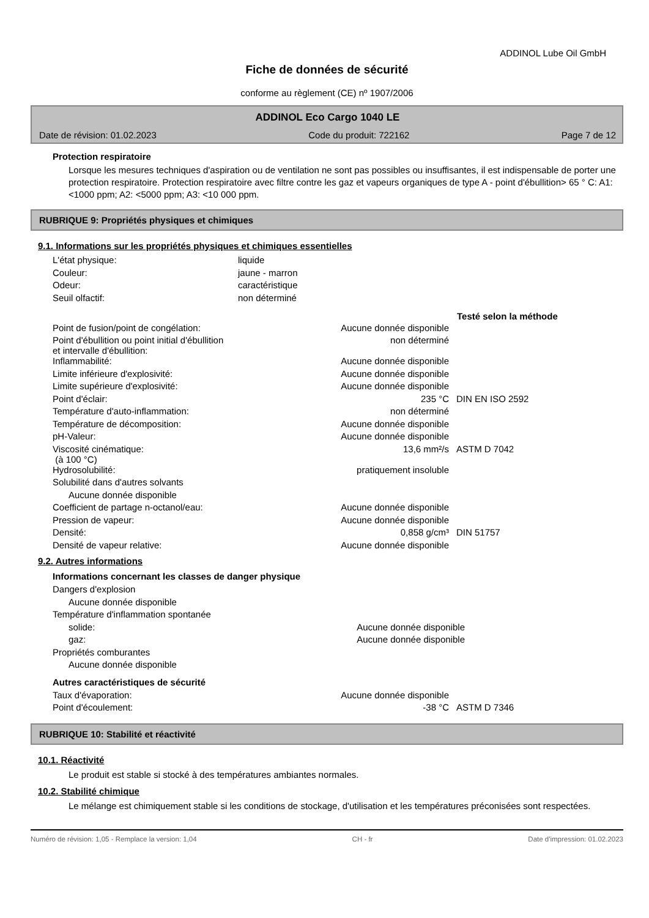ADDINOL Lube Oil GmbH
Fiche de données de sécurité
conforme au règlement (CE) nº 1907/2006
ADDINOL Eco Cargo 1040 LE
Date de révision: 01.02.2023 Code du produit: 722162 Page 7 de 12
Protection respiratoire
Lorsque les mesures techniques d'aspiration ou de ventilation ne sont pas possibles ou insuffisantes, il est indispensable de porter une protection respiratoire. Protection respiratoire avec filtre contre les gaz et vapeurs organiques de type A - point d'ébullition> 65 ° C: A1: <1000 ppm; A2: <5000 ppm; A3: <10 000 ppm.
RUBRIQUE 9: Propriétés physiques et chimiques
9.1. Informations sur les propriétés physiques et chimiques essentielles
| L'état physique: | liquide |
| Couleur: | jaune - marron |
| Odeur: | caractéristique |
| Seuil olfactif: | non déterminé |
| | | Testé selon la méthode |
| Point de fusion/point de congélation: | Aucune donnée disponible | |
| Point d'ébullition ou point initial d'ébullition et intervalle d'ébullition: | non déterminé | |
| Inflammabilité: | Aucune donnée disponible | |
| Limite inférieure d'explosivité: | Aucune donnée disponible | |
| Limite supérieure d'explosivité: | Aucune donnée disponible | |
| Point d'éclair: | 235 °C | DIN EN ISO 2592 |
| Température d'auto-inflammation: | non déterminé | |
| Température de décomposition: | Aucune donnée disponible | |
| pH-Valeur: | Aucune donnée disponible | |
| Viscosité cinématique: (à 100 °C) | 13,6 mm²/s | ASTM D 7042 |
| Hydrosolubilité: | pratiquement insoluble | |
| Solubilité dans d'autres solvants | | |
| Aucune donnée disponible | | |
| Coefficient de partage n-octanol/eau: | Aucune donnée disponible | |
| Pression de vapeur: | Aucune donnée disponible | |
| Densité: | 0,858 g/cm³ | DIN 51757 |
| Densité de vapeur relative: | Aucune donnée disponible | |
9.2. Autres informations
Informations concernant les classes de danger physique
| Dangers d'explosion | |
| Aucune donnée disponible | |
| Température d'inflammation spontanée | |
| solide: | Aucune donnée disponible |
| gaz: | Aucune donnée disponible |
| Propriétés comburantes | |
| Aucune donnée disponible | |
Autres caractéristiques de sécurité
| Taux d'évaporation: | Aucune donnée disponible | |
| Point d'écoulement: | -38 °C | ASTM D 7346 |
RUBRIQUE 10: Stabilité et réactivité
10.1. Réactivité
Le produit est stable si stocké à des températures ambiantes normales.
10.2. Stabilité chimique
Le mélange est chimiquement stable si les conditions de stockage, d'utilisation et les températures préconisées sont respectées.
Numéro de révision: 1,05 - Remplace la version: 1,04 CH - fr Date d'impression: 01.02.2023